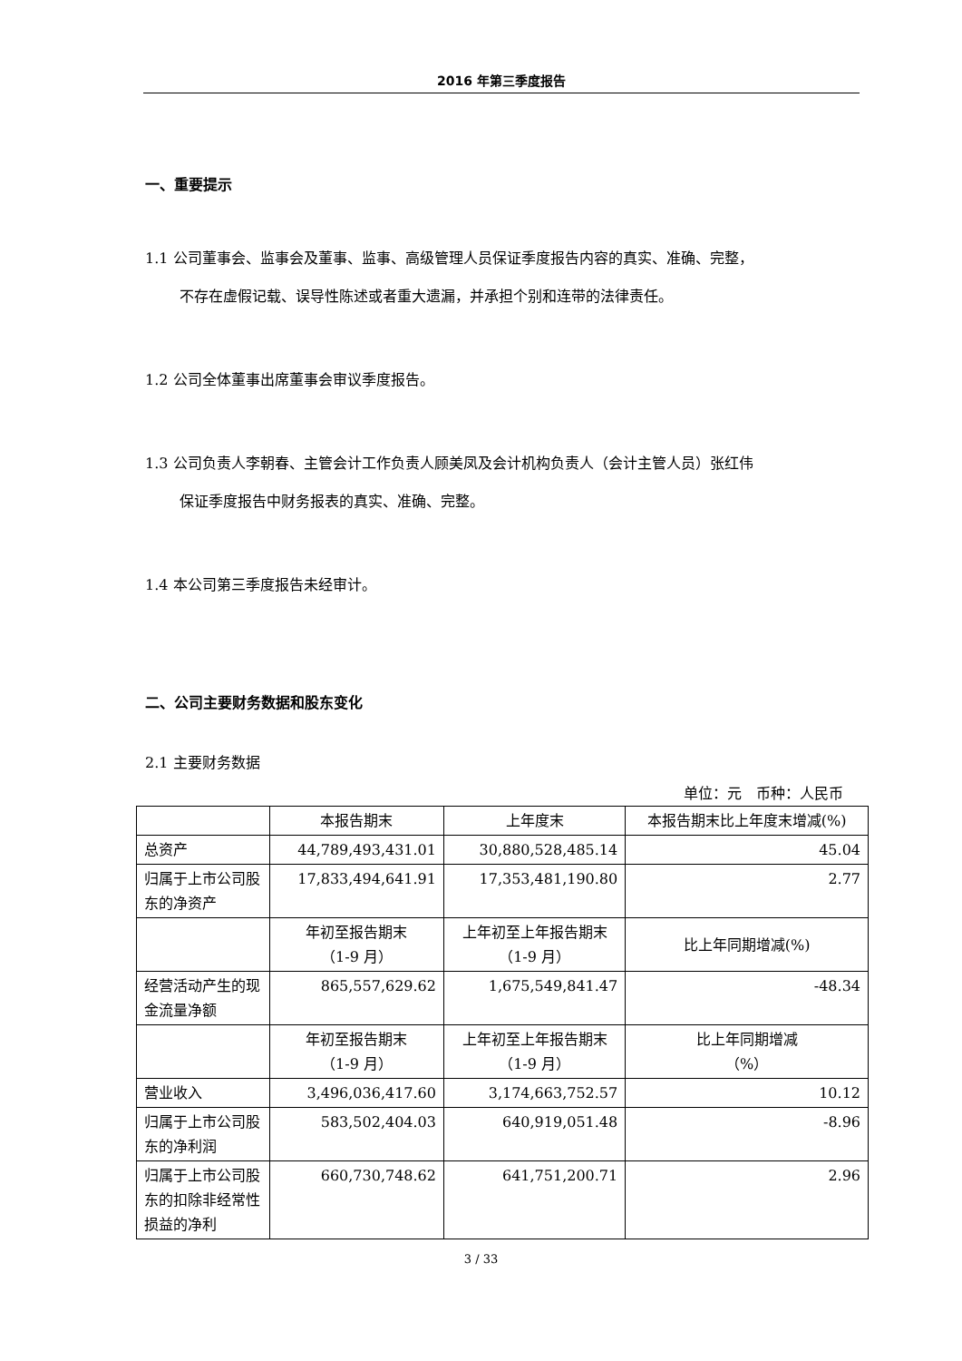2016 年第三季度报告
一、重要提示
1.1 公司董事会、监事会及董事、监事、高级管理人员保证季度报告内容的真实、准确、完整，
不存在虚假记载、误导性陈述或者重大遗漏，并承担个别和连带的法律责任。
1.2 公司全体董事出席董事会审议季度报告。
1.3 公司负责人李朝春、主管会计工作负责人顾美凤及会计机构负责人（会计主管人员）张红伟
保证季度报告中财务报表的真实、准确、完整。
1.4 本公司第三季度报告未经审计。
二、公司主要财务数据和股东变化
2.1 主要财务数据
单位：元　币种：人民币
| | 本报告期末 | 上年度末 | 本报告期末比上年度末增减(%) |
| 总资产 | 44,789,493,431.01 | 30,880,528,485.14 | 45.04 |
| 归属于上市公司股东的净资产 | 17,833,494,641.91 | 17,353,481,190.80 | 2.77 |
| | 年初至报告期末 （1-9 月） | 上年初至上年报告期末 （1-9 月） | 比上年同期增减(%) |
| 经营活动产生的现金流量净额 | 865,557,629.62 | 1,675,549,841.47 | -48.34 |
| | 年初至报告期末 （1-9 月） | 上年初至上年报告期末 （1-9 月） | 比上年同期增减 （%） |
| 营业收入 | 3,496,036,417.60 | 3,174,663,752.57 | 10.12 |
| 归属于上市公司股东的净利润 | 583,502,404.03 | 640,919,051.48 | -8.96 |
| 归属于上市公司股东的扣除非经常性损益的净利 | 660,730,748.62 | 641,751,200.71 | 2.96 |
3 / 33